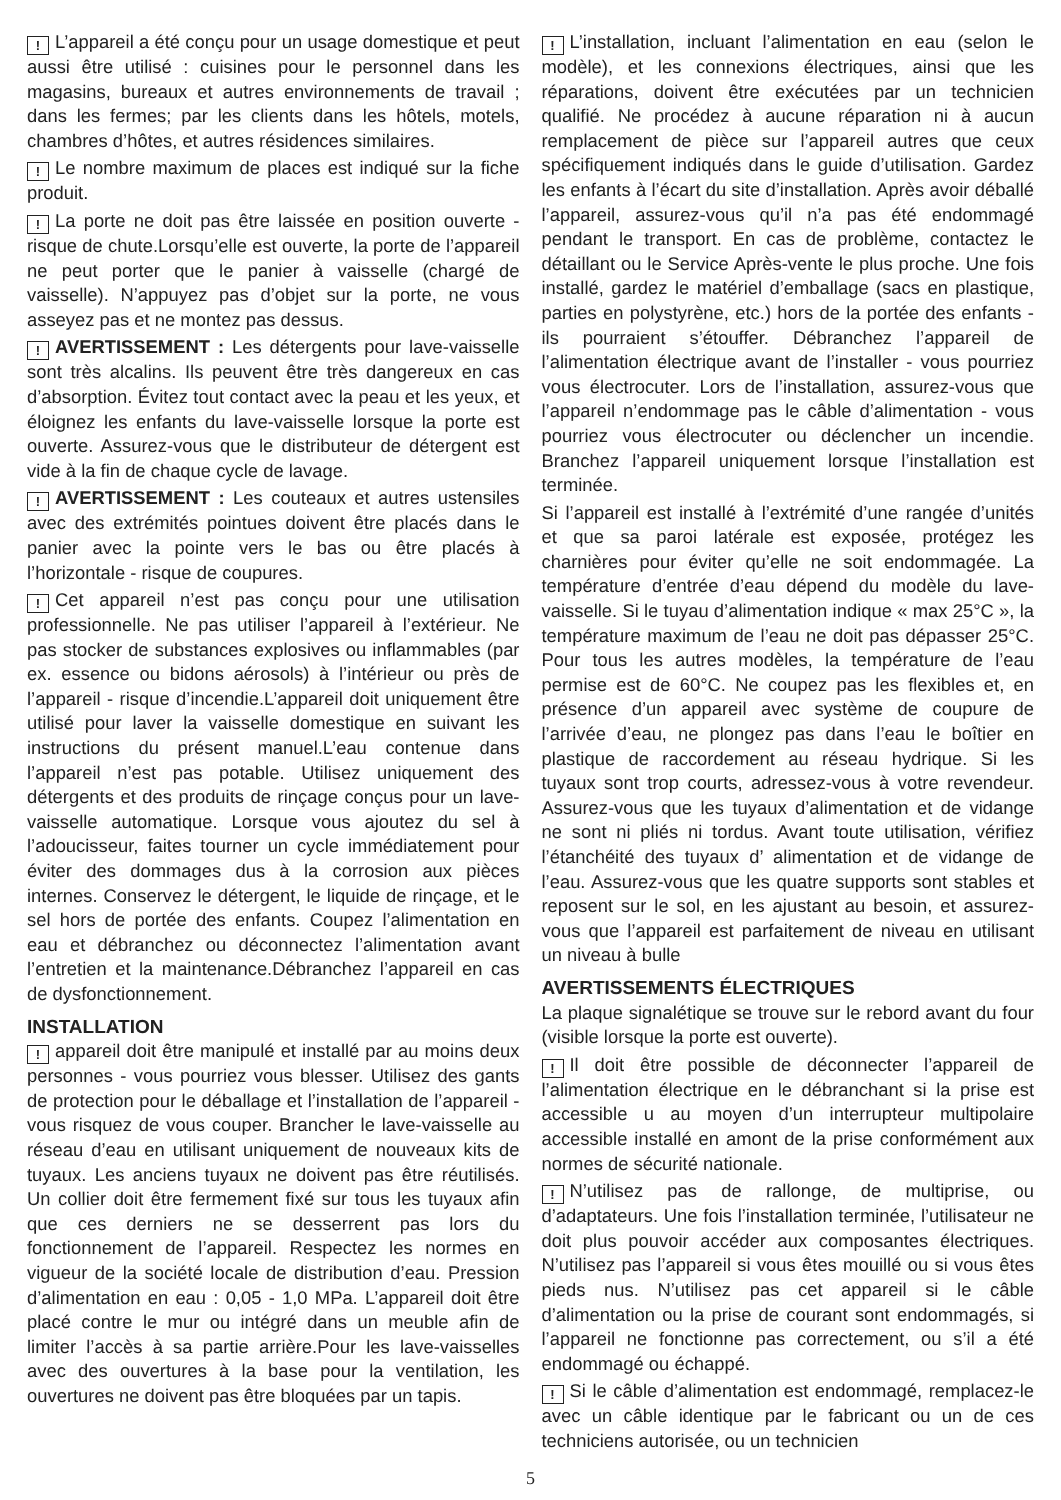! L’appareil a été conçu pour un usage domestique et peut aussi être utilisé : cuisines pour le personnel dans les magasins, bureaux et autres environnements de travail ; dans les fermes; par les clients dans les hôtels, motels, chambres d’hôtes, et autres résidences similaires.
! Le nombre maximum de places est indiqué sur la fiche produit.
! La porte ne doit pas être laissée en position ouverte - risque de chute.Lorsqu’elle est ouverte, la porte de l’appareil ne peut porter que le panier à vaisselle (chargé de vaisselle). N’appuyez pas d’objet sur la porte, ne vous asseyez pas et ne montez pas dessus.
! AVERTISSEMENT : Les détergents pour lave-vaisselle sont très alcalins. Ils peuvent être très dangereux en cas d’absorption. Évitez tout contact avec la peau et les yeux, et éloignez les enfants du lave-vaisselle lorsque la porte est ouverte. Assurez-vous que le distributeur de détergent est vide à la fin de chaque cycle de lavage.
! AVERTISSEMENT : Les couteaux et autres ustensiles avec des extrémités pointues doivent être placés dans le panier avec la pointe vers le bas ou être placés à l’horizontale - risque de coupures.
! Cet appareil n’est pas conçu pour une utilisation professionnelle. Ne pas utiliser l’appareil à l’extérieur. Ne pas stocker de substances explosives ou inflammables (par ex. essence ou bidons aérosols) à l’intérieur ou près de l’appareil - risque d’incendie.L’appareil doit uniquement être utilisé pour laver la vaisselle domestique en suivant les instructions du présent manuel.L’eau contenue dans l’appareil n’est pas potable. Utilisez uniquement des détergents et des produits de rinçage conçus pour un lave-vaisselle automatique. Lorsque vous ajoutez du sel à l’adoucisseur, faites tourner un cycle immédiatement pour éviter des dommages dus à la corrosion aux pièces internes. Conservez le détergent, le liquide de rinçage, et le sel hors de portée des enfants. Coupez l’alimentation en eau et débranchez ou déconnectez l’alimentation avant l’entretien et la maintenance.Débranchez l’appareil en cas de dysfonctionnement.
INSTALLATION
! appareil doit être manipulé et installé par au moins deux personnes - vous pourriez vous blesser. Utilisez des gants de protection pour le déballage et l’installation de l’appareil - vous risquez de vous couper. Brancher le lave-vaisselle au réseau d’eau en utilisant uniquement de nouveaux kits de tuyaux. Les anciens tuyaux ne doivent pas être réutilisés. Un collier doit être fermement fixé sur tous les tuyaux afin que ces derniers ne se desserrent pas lors du fonctionnement de l’appareil. Respectez les normes en vigueur de la société locale de distribution d’eau. Pression d’alimentation en eau : 0,05 - 1,0 MPa. L’appareil doit être placé contre le mur ou intégré dans un meuble afin de limiter l’accès à sa partie arrière.Pour les lave-vaisselles avec des ouvertures à la base pour la ventilation, les ouvertures ne doivent pas être bloquées par un tapis.
! L’installation, incluant l’alimentation en eau (selon le modèle), et les connexions électriques, ainsi que les réparations, doivent être exécutées par un technicien qualifié. Ne procédez à aucune réparation ni à aucun remplacement de pièce sur l’appareil autres que ceux spécifiquement indiqués dans le guide d’utilisation. Gardez les enfants à l’écart du site d’installation. Après avoir déballé l’appareil, assurez-vous qu’il n’a pas été endommagé pendant le transport. En cas de problème, contactez le détaillant ou le Service Après-vente le plus proche. Une fois installé, gardez le matériel d’emballage (sacs en plastique, parties en polystyrène, etc.) hors de la portée des enfants - ils pourraient s’étouffer. Débranchez l’appareil de l’alimentation électrique avant de l’installer - vous pourriez vous électrocuter. Lors de l’installation, assurez-vous que l’appareil n’endommage pas le câble d’alimentation - vous pourriez vous électrocuter ou déclencher un incendie. Branchez l’appareil uniquement lorsque l’installation est terminée.
Si l’appareil est installé à l’extrémité d’une rangée d’unités et que sa paroi latérale est exposée, protégez les charnières pour éviter qu’elle ne soit endommagée. La température d’entrée d’eau dépend du modèle du lave-vaisselle. Si le tuyau d’alimentation indique « max 25°C », la température maximum de l’eau ne doit pas dépasser 25°C. Pour tous les autres modèles, la température de l’eau permise est de 60°C. Ne coupez pas les flexibles et, en présence d’un appareil avec système de coupure de l’arrivée d’eau, ne plongez pas dans l’eau le boîtier en plastique de raccordement au réseau hydrique. Si les tuyaux sont trop courts, adressez-vous à votre revendeur. Assurez-vous que les tuyaux d’alimentation et de vidange ne sont ni pliés ni tordus. Avant toute utilisation, vérifiez l’étanchéité des tuyaux d’ alimentation et de vidange de l’eau. Assurez-vous que les quatre supports sont stables et reposent sur le sol, en les ajustant au besoin, et assurez-vous que l’appareil est parfaitement de niveau en utilisant un niveau à bulle
AVERTISSEMENTS ÉLECTRIQUES
La plaque signalétique se trouve sur le rebord avant du four (visible lorsque la porte est ouverte).
! Il doit être possible de déconnecter l’appareil de l’alimentation électrique en le débranchant si la prise est accessible u au moyen d’un interrupteur multipolaire accessible installé en amont de la prise conformément aux normes de sécurité nationale.
! N’utilisez pas de rallonge, de multiprise, ou d’adaptateurs. Une fois l’installation terminée, l’utilisateur ne doit plus pouvoir accéder aux composantes électriques. N’utilisez pas l’appareil si vous êtes mouillé ou si vous êtes pieds nus. N’utilisez pas cet appareil si le câble d’alimentation ou la prise de courant sont endommagés, si l’appareil ne fonctionne pas correctement, ou s’il a été endommagé ou échappé.
! Si le câble d’alimentation est endommagé, remplacez-le avec un câble identique par le fabricant ou un de ces techniciens autorisée, ou un technicien
5